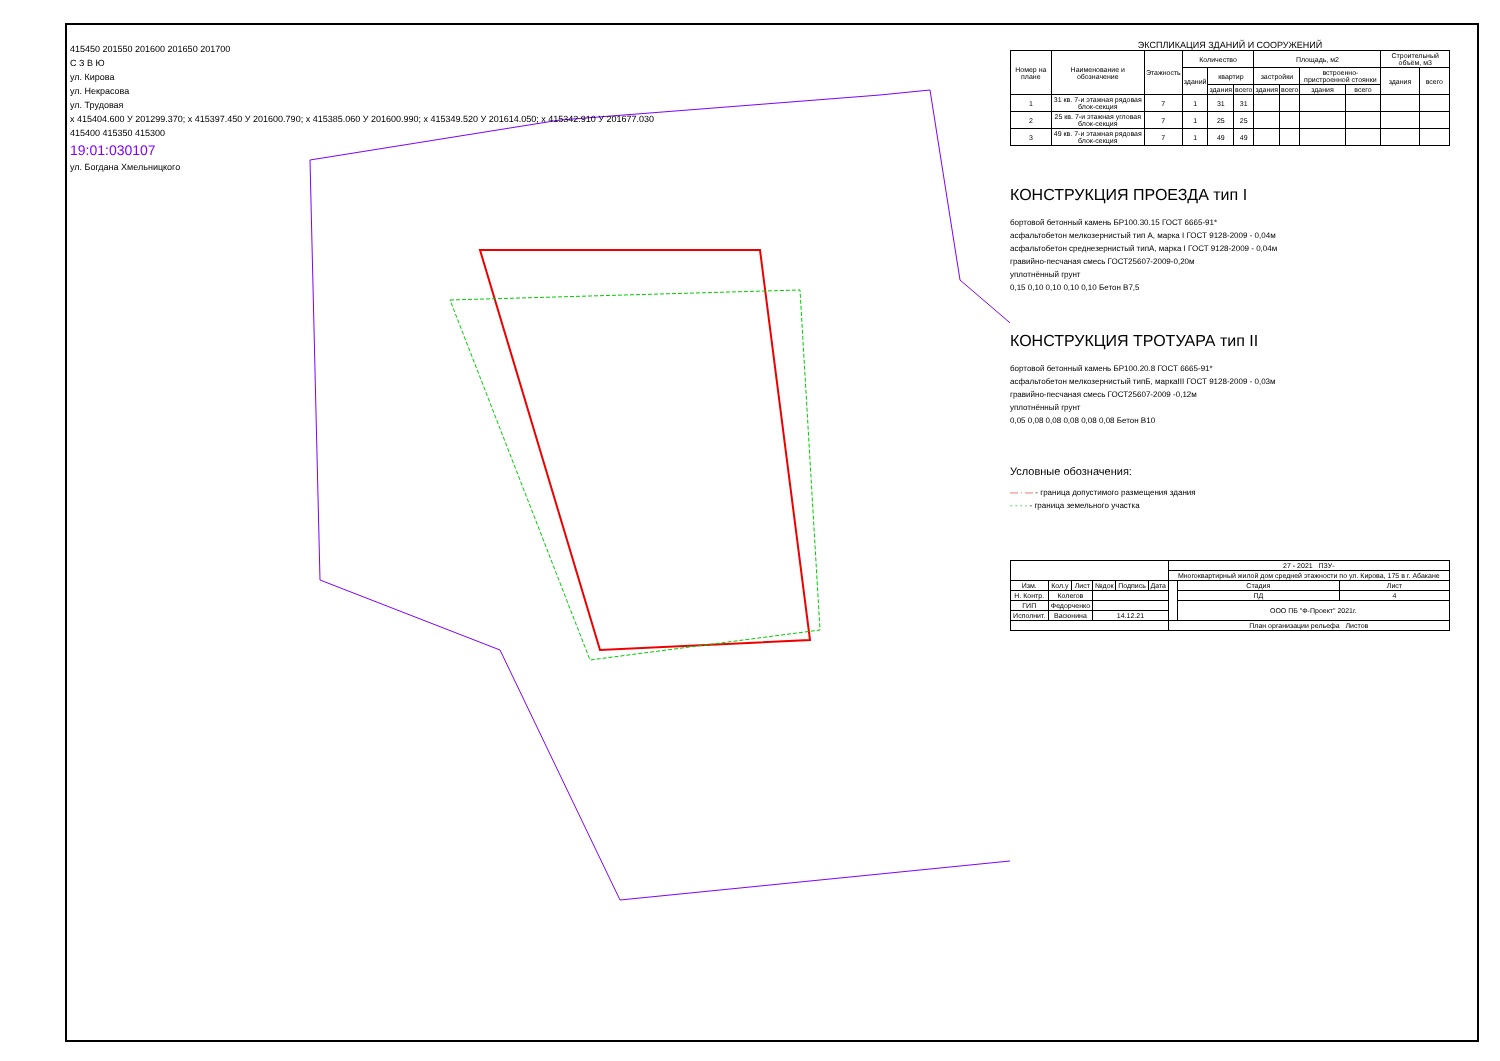415450 201550 201600 201650 201700
С З В Ю
ул. Кирова
ул. Некрасова
ул. Трудовая
x 415404.600 У 201299.370; x 415397.450 У 201600.790; x 415385.060 У 201600.990; x 415349.520 У 201614.050; x 415342.910 У 201677.030
415400 415350 415300
19:01:030107
ул. Богдана Хмельницкого
ЭКСПЛИКАЦИЯ ЗДАНИЙ И СООРУЖЕНИЙ
| Номер на плане | Наименование и обозначение | Этажность | Количество | | | Площадь, м2 | | | | Строительный объём, м3 | |
| --- | --- | --- | --- | --- | --- | --- | --- | --- | --- | --- | --- |
| | | | зданий | квартир | | застройки | | встроенно-пристроенной стоянки | | здания | всего |
| | | | | здания | всего | здания | всего | здания | всего | | |
| 1 | 31 кв. 7-и этажная рядовая блок-секция | 7 | 1 | 31 | 31 | | | | | | |
| 2 | 25 кв. 7-и этажная угловая блок-секция | 7 | 1 | 25 | 25 | | | | | | |
| 3 | 49 кв. 7-и этажная рядовая блок-секция | 7 | 1 | 49 | 49 | | | | | | |
КОНСТРУКЦИЯ ПРОЕЗДА тип I
бортовой бетонный камень БР100.30.15 ГОСТ 6665-91*
асфальтобетон мелкозернистый тип А, марка I ГОСТ 9128-2009 - 0,04м
асфальтобетон среднезернистый типА, марка I ГОСТ 9128-2009 - 0,04м
гравийно-песчаная смесь ГОСТ25607-2009-0,20м
уплотнённый грунт
0,15 0,10 0,10 0,10 0,10 Бетон В7,5
КОНСТРУКЦИЯ ТРОТУАРА тип II
бортовой бетонный камень БР100.20.8 ГОСТ 6665-91*
асфальтобетон мелкозернистый типБ, маркаIII ГОСТ 9128-2009 - 0,03м
гравийно-песчаная смесь ГОСТ25607-2009 -0,12м
уплотнённый грунт
0,05 0,08 0,08 0,08 0,08 0,08 Бетон В10
Условные обозначения:
— · — - граница допустимого размещения здания
- - - - - граница земельного участка
| | | | | | | 27 - 2021 ПЗУ- | | |
| | | | | | | Многоквартирный жилой дом средней этажности по ул. Кирова, 175 в г. Абакане | | |
| Изм. | Кол.у | Лист | №док | Подпись | Дата | | Стадия | Лист |
| Н. Контр. | Колегов | | | | | | ПД | 4 |
| ГИП | Федорченко | | | | | | ООО ПБ "Ф-Проект" 2021г. | |
| Исполнит. | Васюнина | | 14.12.21 | | | | | |
| | | | | | | План организации рельефа Листов | | |